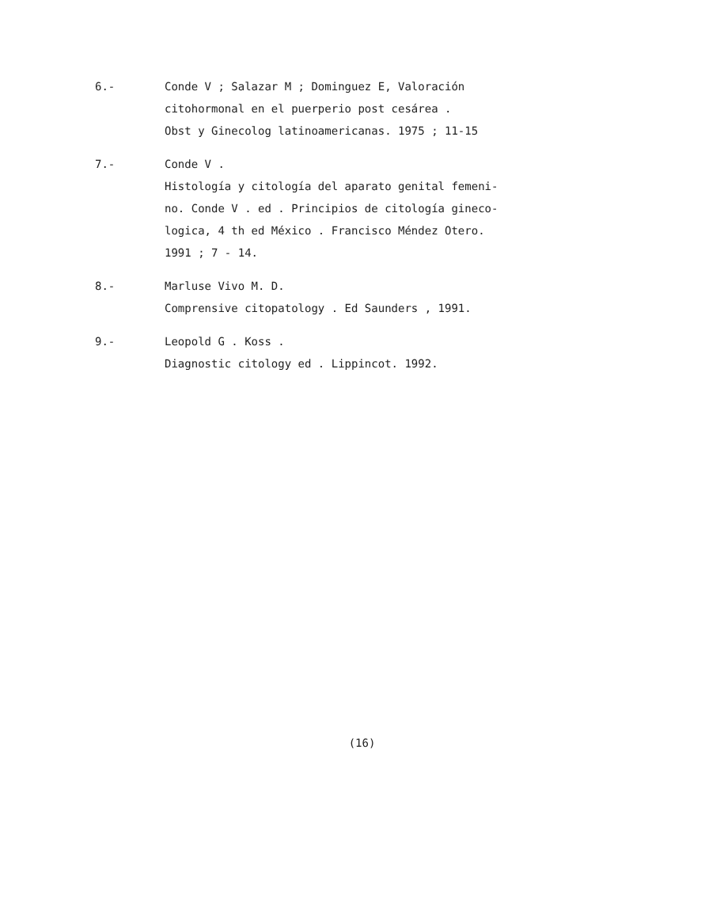6.- Conde V ; Salazar M ; Dominguez E, Valoración
citohormonal en el puerperio post cesárea .
Obst y Ginecolog latinoamericanas. 1975 ; 11-15
7.- Conde V .
Histología y citología del aparato genital femeni-
no. Conde V . ed . Principios de citología gineco-
logica, 4 th ed México . Francisco Méndez Otero.
1991 ; 7 - 14.
8.- Marluse Vivo M. D.
Comprensive citopatology . Ed Saunders , 1991.
9.- Leopold G . Koss .
Diagnostic citology ed . Lippincot. 1992.
(16)